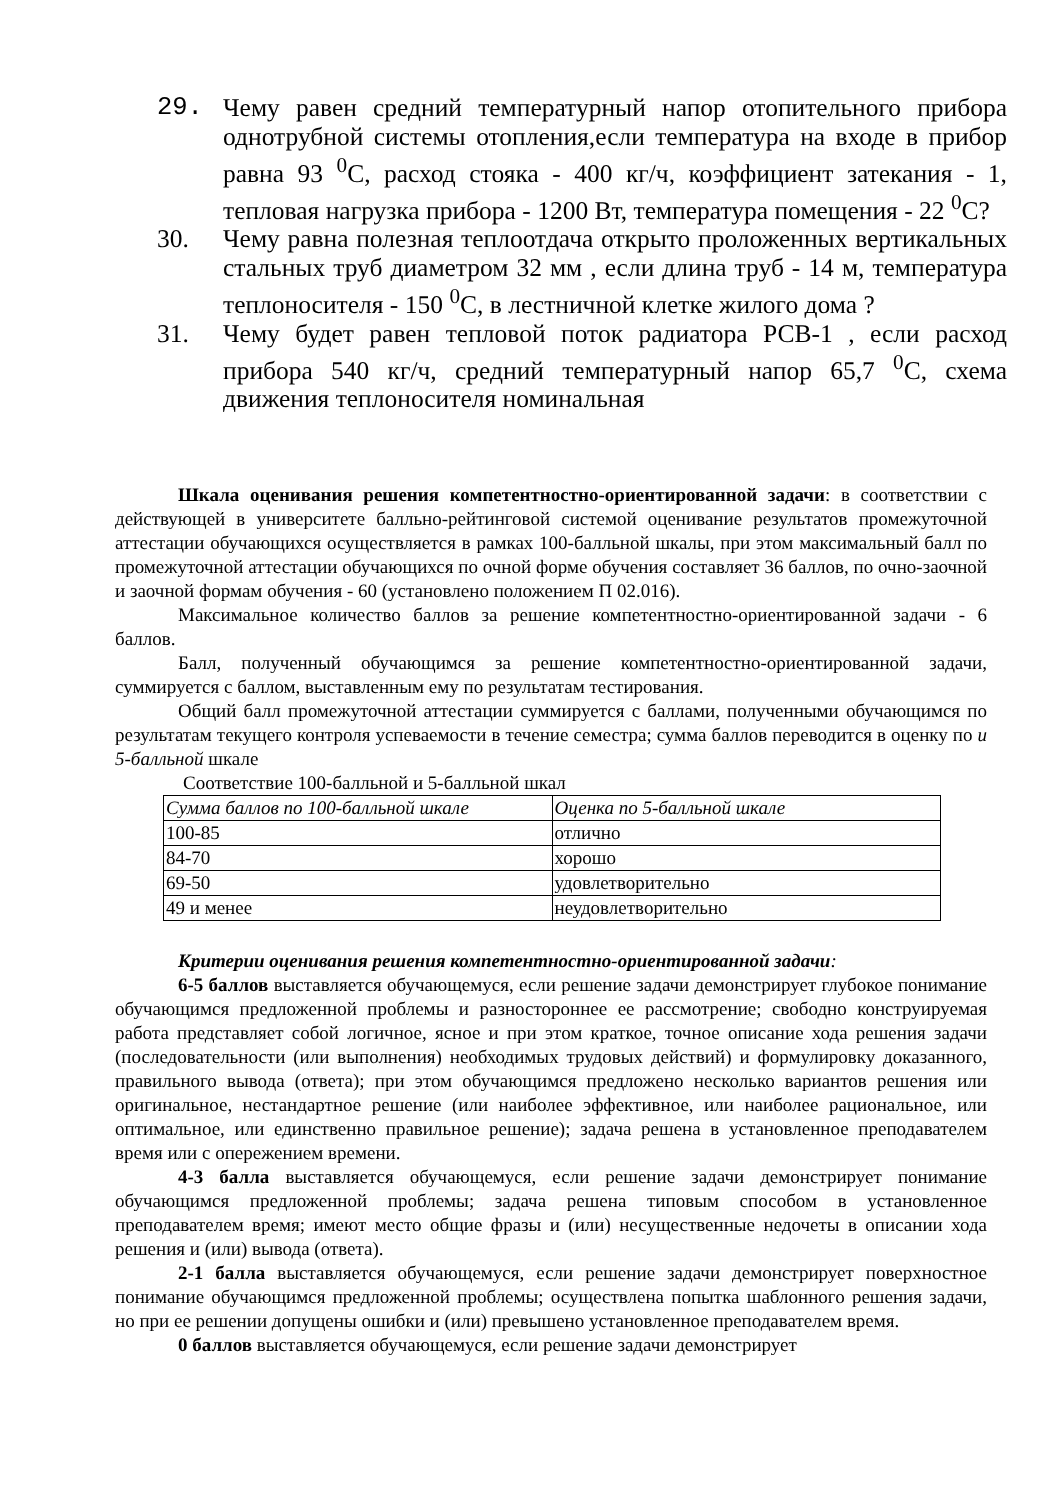29. Чему равен средний температурный напор отопительного прибора однотрубной системы отопления,если температура на входе в прибор равна 93 <sup>0</sup>С, расход стояка - 400 кг/ч, коэффициент затекания - 1, тепловая нагрузка прибора - 1200 Вт, температура помещения - 22 <sup>0</sup>С?
30. Чему равна полезная теплоотдача открыто проложенных вертикальных стальных труб диаметром 32 мм , если длина труб - 14 м, температура теплоносителя - 150 <sup>0</sup>С, в лестничной клетке жилого дома ?
31. Чему будет равен тепловой поток радиатора РСВ-1 , если расход прибора 540 кг/ч, средний температурный напор 65,7 <sup>0</sup>С, схема движения теплоносителя номинальная
Шкала оценивания решения компетентностно-ориентированной задачи: в соответствии с действующей в университете балльно-рейтинговой системой оценивание результатов промежуточной аттестации обучающихся осуществляется в рамках 100-балльной шкалы, при этом максимальный балл по промежуточной аттестации обучающихся по очной форме обучения составляет 36 баллов, по очно-заочной и заочной формам обучения - 60 (установлено положением П 02.016).
Максимальное количество баллов за решение компетентностно-ориентированной задачи - 6 баллов.
Балл, полученный обучающимся за решение компетентностно-ориентированной задачи, суммируется с баллом, выставленным ему по результатам тестирования.
Общий балл промежуточной аттестации суммируется с баллами, полученными обучающимся по результатам текущего контроля успеваемости в течение семестра; сумма баллов переводится в оценку по и 5-балльной шкале
Соответствие 100-балльной и 5-балльной шкал
| Сумма баллов по 100-балльной шкале | Оценка по 5-балльной шкале |
| 100-85 | отлично |
| 84-70 | хорошо |
| 69-50 | удовлетворительно |
| 49 и менее | неудовлетворительно |
Критерии оценивания решения компетентностно-ориентированной задачи:
6-5 баллов выставляется обучающемуся, если решение задачи демонстрирует глубокое понимание обучающимся предложенной проблемы и разностороннее ее рассмотрение; свободно конструируемая работа представляет собой логичное, ясное и при этом краткое, точное описание хода решения задачи (последовательности (или выполнения) необходимых трудовых действий) и формулировку доказанного, правильного вывода (ответа); при этом обучающимся предложено несколько вариантов решения или оригинальное, нестандартное решение (или наиболее эффективное, или наиболее рациональное, или оптимальное, или единственно правильное решение); задача решена в установленное преподавателем время или с опережением времени.
4-3 балла выставляется обучающемуся, если решение задачи демонстрирует понимание обучающимся предложенной проблемы; задача решена типовым способом в установленное преподавателем время; имеют место общие фразы и (или) несущественные недочеты в описании хода решения и (или) вывода (ответа).
2-1 балла выставляется обучающемуся, если решение задачи демонстрирует поверхностное понимание обучающимся предложенной проблемы; осуществлена попытка шаблонного решения задачи, но при ее решении допущены ошибки и (или) превышено установленное преподавателем время.
0 баллов выставляется обучающемуся, если решение задачи демонстрирует